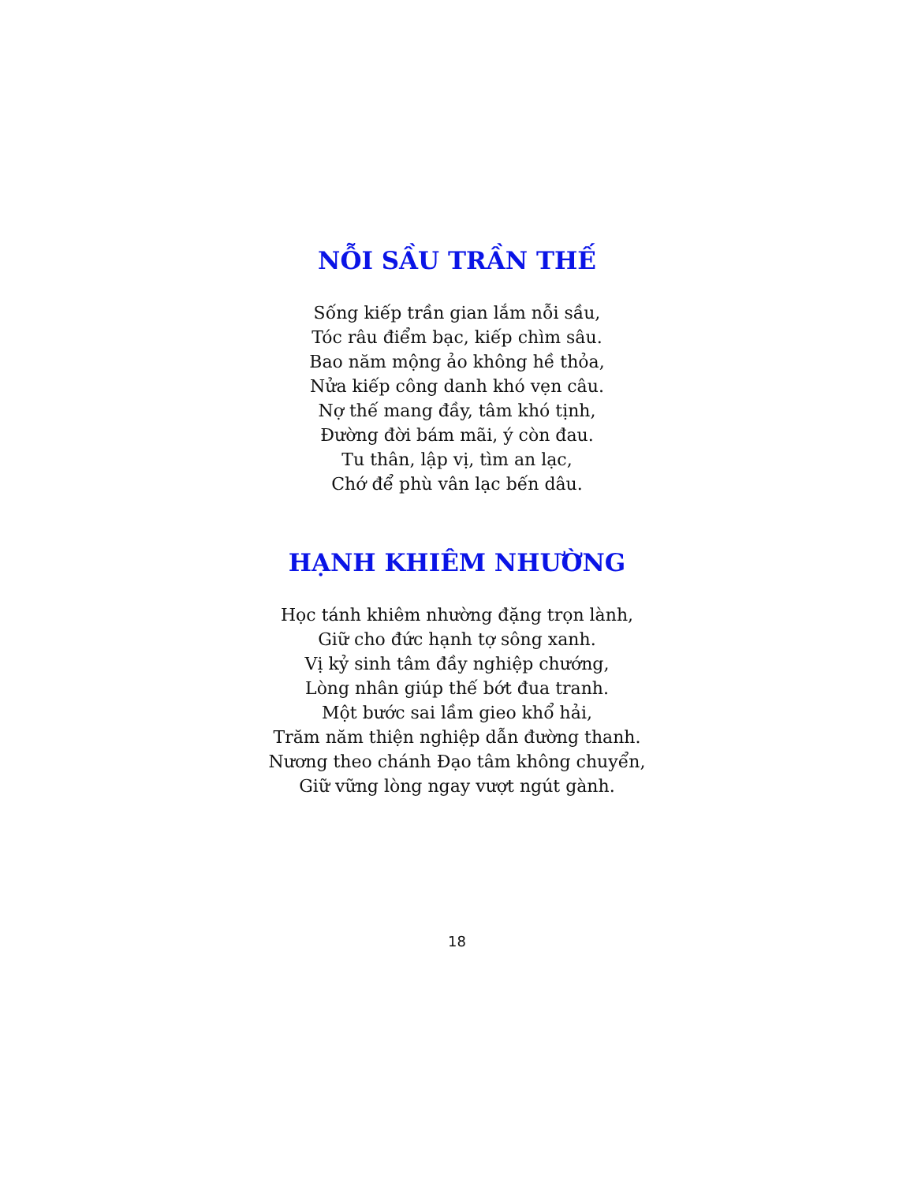NỖI SẦU TRẦN THẾ
Sống kiếp trần gian lắm nỗi sầu,
Tóc râu điểm bạc, kiếp chìm sâu.
Bao năm mộng ảo không hề thỏa,
Nửa kiếp công danh khó vẹn câu.
Nợ thế mang đầy, tâm khó tịnh,
Đường đời bám mãi, ý còn đau.
Tu thân, lập vị, tìm an lạc,
Chớ để phù vân lạc bến dâu.
HẠNH KHIÊM NHƯỜNG
Học tánh khiêm nhường đặng trọn lành,
Giữ cho đức hạnh tợ sông xanh.
Vị kỷ sinh tâm đầy nghiệp chướng,
Lòng nhân giúp thế bớt đua tranh.
Một bước sai lầm gieo khổ hải,
Trăm năm thiện nghiệp dẫn đường thanh.
Nương theo chánh Đạo tâm không chuyển,
Giữ vững lòng ngay vượt ngút gành.
18